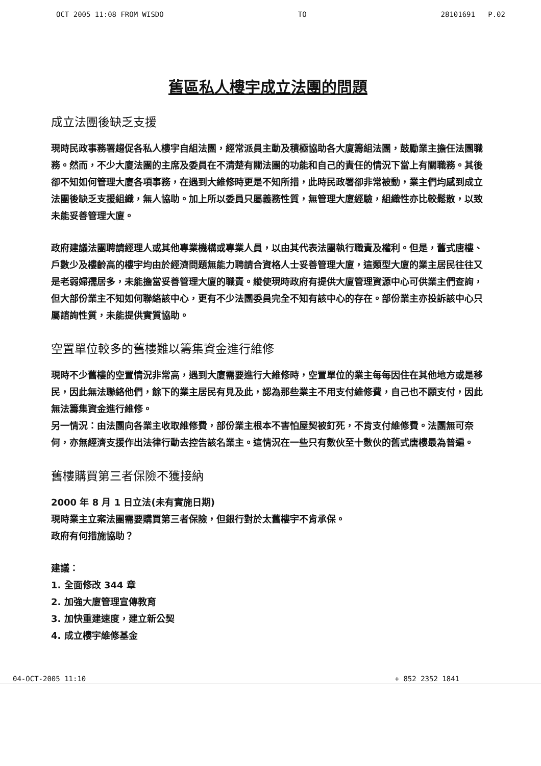OCT 2005 11:08 FROM WISDO TO 28101691 P.02
舊區私人樓宇成立法團的問題
成立法團後缺乏支援
現時民政事務署趨促各私人樓宇自組法團，經常派員主動及積極協助各大廈籌組法團，鼓勵業主擔任法團職務。然而，不少大廈法團的主席及委員在不清楚有關法團的功能和自己的責任的情況下當上有關職務。其後卻不知如何管理大廈各項事務，在遇到大維修時更是不知所措，此時民政署卻非常被動，業主們均感到成立法團後缺乏支援組織，無人協助。加上所以委員只屬義務性質，無管理大廈經驗，組織性亦比較鬆散，以致未能妥善管理大廈。
政府建議法團聘請經理人或其他專業機構或專業人員，以由其代表法團執行職責及權利。但是，舊式唐樓、戶數少及樓齡高的樓宇均由於經濟問題無能力聘請合資格人士妥善管理大廈，這類型大廈的業主居民往往又是老弱婦孺居多，未能擔當妥善管理大廈的職責。縱使現時政府有提供大廈管理資源中心可供業主們查詢，但大部份業主不知如何聯絡該中心，更有不少法團委員完全不知有該中心的存在。部份業主亦投訴該中心只屬諮詢性質，未能提供實質協助。
空置單位較多的舊樓難以籌集資金進行維修
現時不少舊樓的空置情況非常高，遇到大廈需要進行大維修時，空置單位的業主每每因住在其他地方或是移民，因此無法聯絡他們，餘下的業主居民有見及此，認為那些業主不用支付維修費，自己也不願支付，因此無法籌集資金進行維修。
另一情況：由法團向各業主收取維修費，部份業主根本不害怕屋契被釘死，不肯支付維修費。法團無可奈何，亦無經濟支援作出法律行動去控告該名業主。這情況在一些只有數伙至十數伙的舊式唐樓最為普遍。
舊樓購買第三者保險不獲接納
2000 年 8 月 1 日立法(未有實施日期)
現時業主立案法團需要購買第三者保險，但銀行對於太舊樓宇不肯承保。
政府有何措施協助？
建議：
1. 全面修改 344 章
2. 加強大廈管理宣傳教育
3. 加快重建速度，建立新公契
4. 成立樓宇維修基金
04-OCT-2005 11:10 + 852 2352 1841